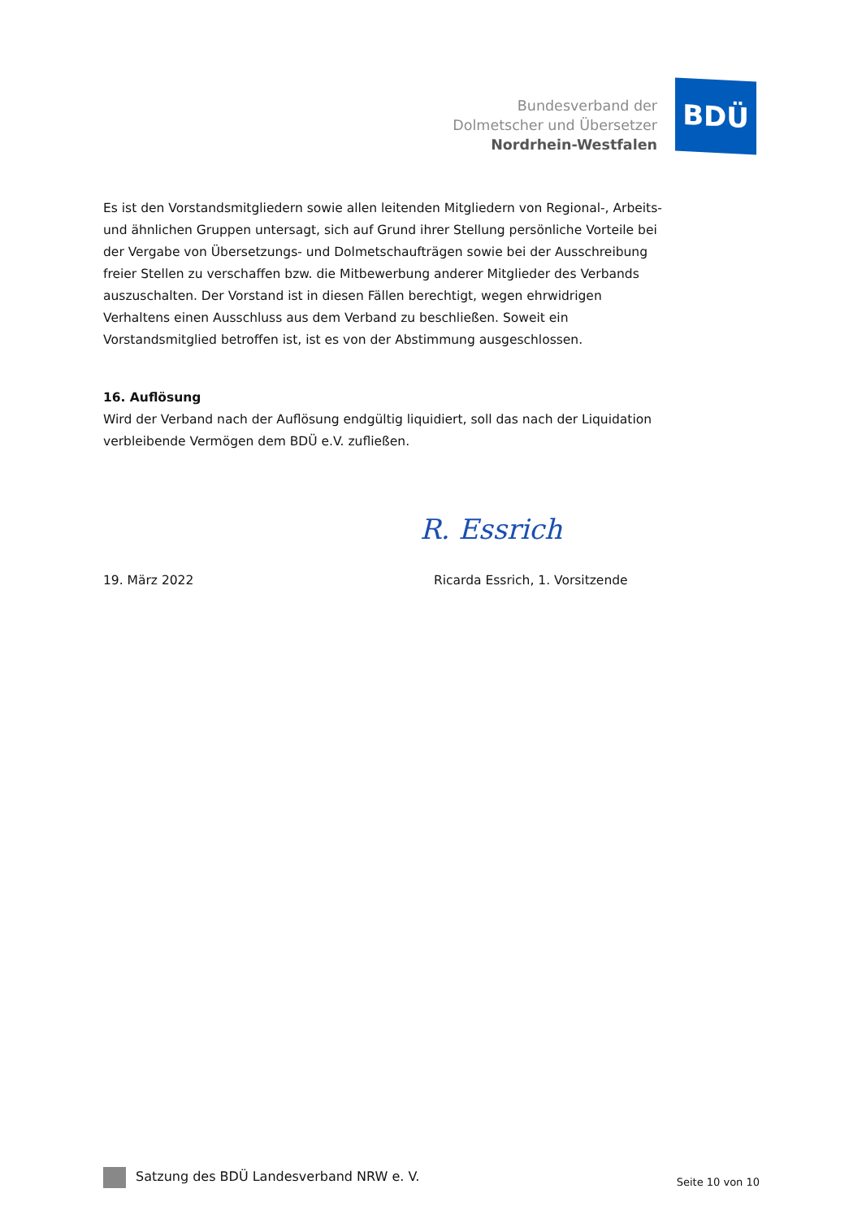Bundesverband der
Dolmetscher und Übersetzer
Nordrhein-Westfalen
BDÜ
Es ist den Vorstandsmitgliedern sowie allen leitenden Mitgliedern von Regional-, Arbeits- und ähnlichen Gruppen untersagt, sich auf Grund ihrer Stellung persönliche Vorteile bei der Vergabe von Übersetzungs- und Dolmetschaufträgen sowie bei der Ausschreibung freier Stellen zu verschaffen bzw. die Mitbewerbung anderer Mitglieder des Verbands auszuschalten. Der Vorstand ist in diesen Fällen berechtigt, wegen ehrwidrigen Verhaltens einen Ausschluss aus dem Verband zu beschließen. Soweit ein Vorstandsmitglied betroffen ist, ist es von der Abstimmung ausgeschlossen.
16. Auflösung
Wird der Verband nach der Auflösung endgültig liquidiert, soll das nach der Liquidation verbleibende Vermögen dem BDÜ e.V. zufließen.
R. Essrich
19. März 2022 Ricarda Essrich, 1. Vorsitzende
Satzung des BDÜ Landesverband NRW e. V.
Seite 10 von 10